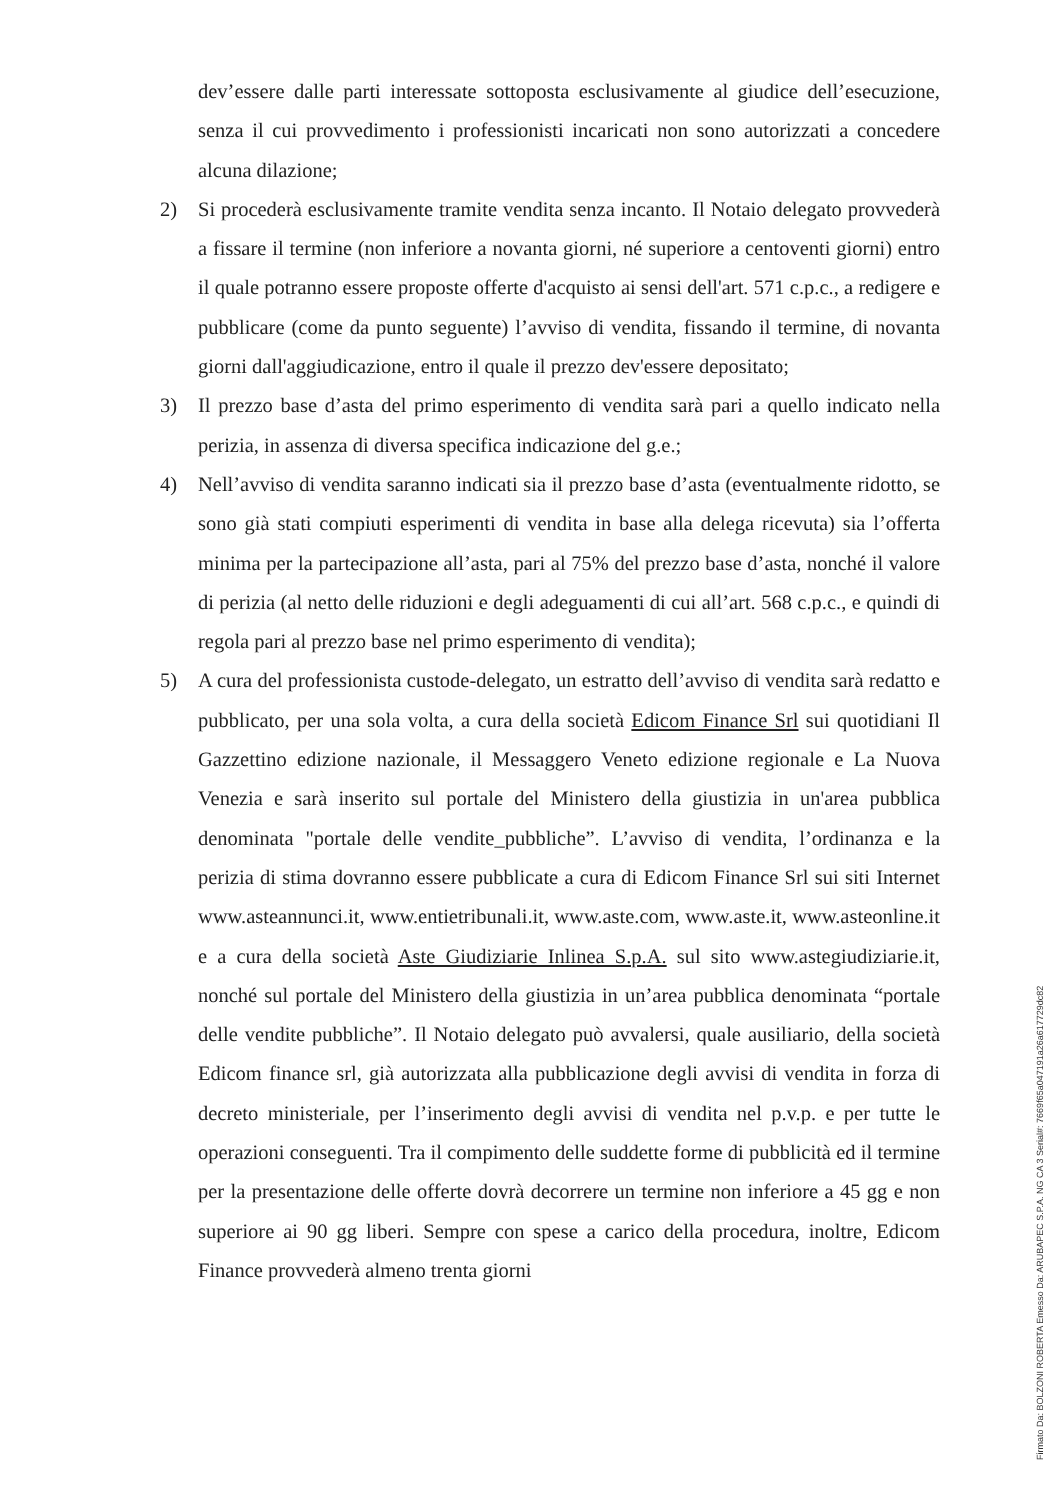dev’essere dalle parti interessate sottoposta esclusivamente al giudice dell’esecuzione, senza il cui provvedimento i professionisti incaricati non sono autorizzati a concedere alcuna dilazione;
2) Si procederà esclusivamente tramite vendita senza incanto. Il Notaio delegato provvederà a fissare il termine (non inferiore a novanta giorni, né superiore a centoventi giorni) entro il quale potranno essere proposte offerte d'acquisto ai sensi dell'art. 571 c.p.c., a redigere e pubblicare (come da punto seguente) l’avviso di vendita, fissando il termine, di novanta giorni dall'aggiudicazione, entro il quale il prezzo dev'essere depositato;
3) Il prezzo base d’asta del primo esperimento di vendita sarà pari a quello indicato nella perizia, in assenza di diversa specifica indicazione del g.e.;
4) Nell’avviso di vendita saranno indicati sia il prezzo base d’asta (eventualmente ridotto, se sono già stati compiuti esperimenti di vendita in base alla delega ricevuta) sia l’offerta minima per la partecipazione all’asta, pari al 75% del prezzo base d’asta, nonché il valore di perizia (al netto delle riduzioni e degli adeguamenti di cui all’art. 568 c.p.c., e quindi di regola pari al prezzo base nel primo esperimento di vendita);
5) A cura del professionista custode-delegato, un estratto dell’avviso di vendita sarà redatto e pubblicato, per una sola volta, a cura della società Edicom Finance Srl sui quotidiani Il Gazzettino edizione nazionale, il Messaggero Veneto edizione regionale e La Nuova Venezia e sarà inserito sul portale del Ministero della giustizia in un'area pubblica denominata "portale delle vendite_pubbliche”. L’avviso di vendita, l’ordinanza e la perizia di stima dovranno essere pubblicate a cura di Edicom Finance Srl sui siti Internet www.asteannunci.it, www.entietribunali.it, www.aste.com, www.aste.it, www.asteonline.it e a cura della società Aste Giudiziarie Inlinea S.p.A. sul sito www.astegiudiziarie.it, nonché sul portale del Ministero della giustizia in un’area pubblica denominata “portale delle vendite pubbliche”. Il Notaio delegato può avvalersi, quale ausiliario, della società Edicom finance srl, già autorizzata alla pubblicazione degli avvisi di vendita in forza di decreto ministeriale, per l’inserimento degli avvisi di vendita nel p.v.p. e per tutte le operazioni conseguenti. Tra il compimento delle suddette forme di pubblicità ed il termine per la presentazione delle offerte dovrà decorrere un termine non inferiore a 45 gg e non superiore ai 90 gg liberi. Sempre con spese a carico della procedura, inoltre, Edicom Finance provvederà almeno trenta giorni
Firmato Da: BOLZONI ROBERTA Emesso Da: ARUBAPEC S.P.A. NG CA 3 Serial#: 7669f65a047191a26a617729dc82